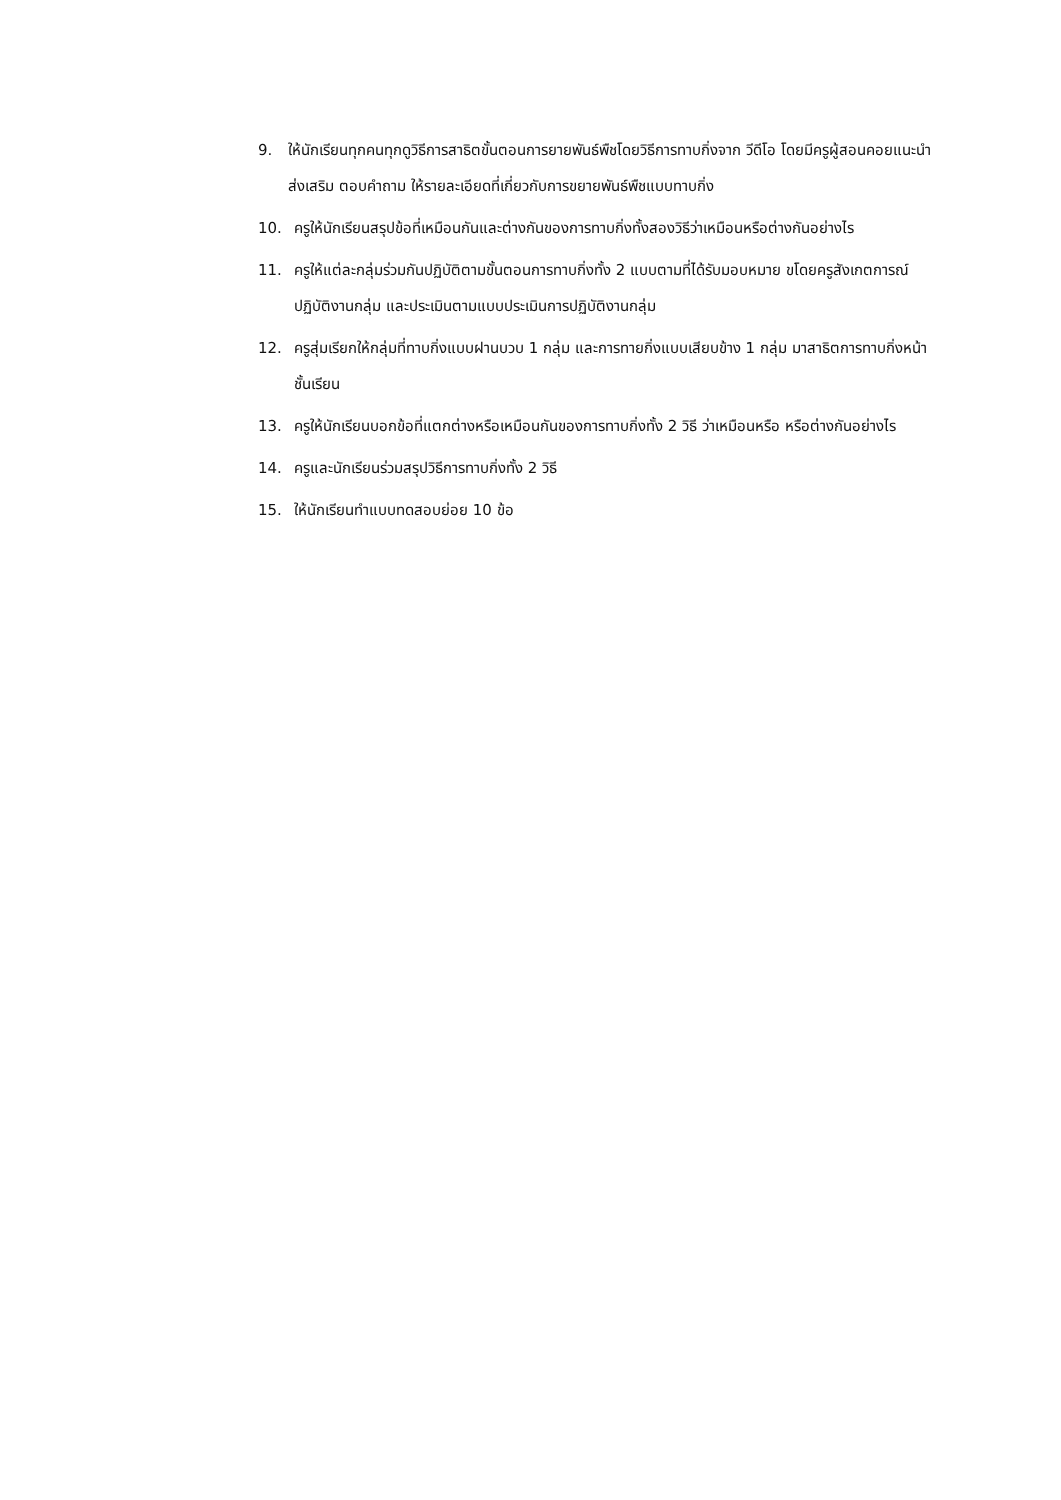9. ให้นักเรียนทุกคนทุกดูวิธีการสาธิตขั้นตอนการยายพันธ์พืชโดยวิธีการทาบกิ่งจาก วีดีโอ โดยมีครูผู้สอนคอยแนะนำ ส่งเสริม ตอบคำถาม ให้รายละเอียดที่เกี่ยวกับการขยายพันธ์พืชแบบทาบกิ่ง
10. ครูให้นักเรียนสรุปข้อที่เหมือนกันและต่างกันของการทาบกิ่งทั้งสองวิธีว่าเหมือนหรือต่างกันอย่างไร
11. ครูให้แต่ละกลุ่มร่วมกันปฏิบัติตามขั้นตอนการทาบกิ่งทั้ง 2 แบบตามที่ได้รับมอบหมาย ขโดยครูสังเกตการณ์ปฏิบัติงานกลุ่ม และประเมินตามแบบประเมินการปฏิบัติงานกลุ่ม
12. ครูสุ่มเรียกให้กลุ่มที่ทาบกิ่งแบบฝานบวบ 1 กลุ่ม และการทายกิ่งแบบเสียบข้าง 1 กลุ่ม มาสาธิตการทาบกิ่งหน้าชั้นเรียน
13. ครูให้นักเรียนบอกข้อที่แตกต่างหรือเหมือนกันของการทาบกิ่งทั้ง 2 วิธี ว่าเหมือนหรือ หรือต่างกันอย่างไร
14. ครูและนักเรียนร่วมสรุปวิธีการทาบกิ่งทั้ง 2 วิธี
15. ให้นักเรียนทำแบบทดสอบย่อย 10 ข้อ